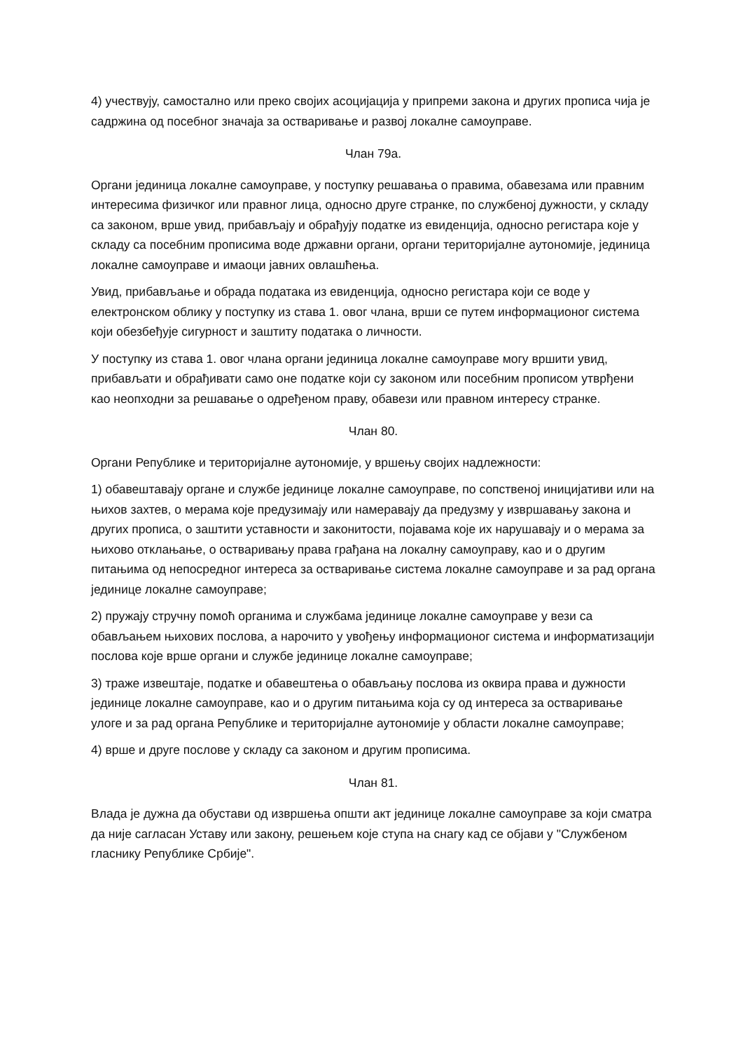4) учествују, самостално или преко својих асоцијација у припреми закона и других прописа чија је садржина од посебног значаја за остваривање и развој локалне самоуправе.
Члан 79а.
Органи јединица локалне самоуправе, у поступку решавања о правима, обавезама или правним интересима физичког или правног лица, односно друге странке, по службеној дужности, у складу са законом, врше увид, прибављају и обрађују податке из евиденција, односно регистара које у складу са посебним прописима воде државни органи, органи територијалне аутономије, јединица локалне самоуправе и имаоци јавних овлашћења.
Увид, прибављање и обрада података из евиденција, односно регистара који се воде у електронском облику у поступку из става 1. овог члана, врши се путем информационог система који обезбеђује сигурност и заштиту података о личности.
У поступку из става 1. овог члана органи јединица локалне самоуправе могу вршити увид, прибављати и обрађивати само оне податке који су законом или посебним прописом утврђени као неопходни за решавање о одређеном праву, обавези или правном интересу странке.
Члан 80.
Органи Републике и територијалне аутономије, у вршењу својих надлежности:
1) обавештавају органе и службе јединице локалне самоуправе, по сопственој иницијативи или на њихов захтев, о мерама које предузимају или намеравају да предузму у извршавању закона и других прописа, о заштити уставности и законитости, појавама које их нарушавају и о мерама за њихово отклањање, о остваривању права грађана на локалну самоуправу, као и о другим питањима од непосредног интереса за остваривање система локалне самоуправе и за рад органа јединице локалне самоуправе;
2) пружају стручну помоћ органима и службама јединице локалне самоуправе у вези са обављањем њихових послова, а нарочито у увођењу информационог система и информатизацији послова које врше органи и службе јединице локалне самоуправе;
3) траже извештаје, податке и обавештења о обављању послова из оквира права и дужности јединице локалне самоуправе, као и о другим питањима која су од интереса за остваривање улоге и за рад органа Републике и територијалне аутономије у области локалне самоуправе;
4) врше и друге послове у складу са законом и другим прописима.
Члан 81.
Влада је дужна да обустави од извршења општи акт јединице локалне самоуправе за који сматра да није сагласан Уставу или закону, решењем које ступа на снагу кад се објави у "Службеном гласнику Републике Србије".